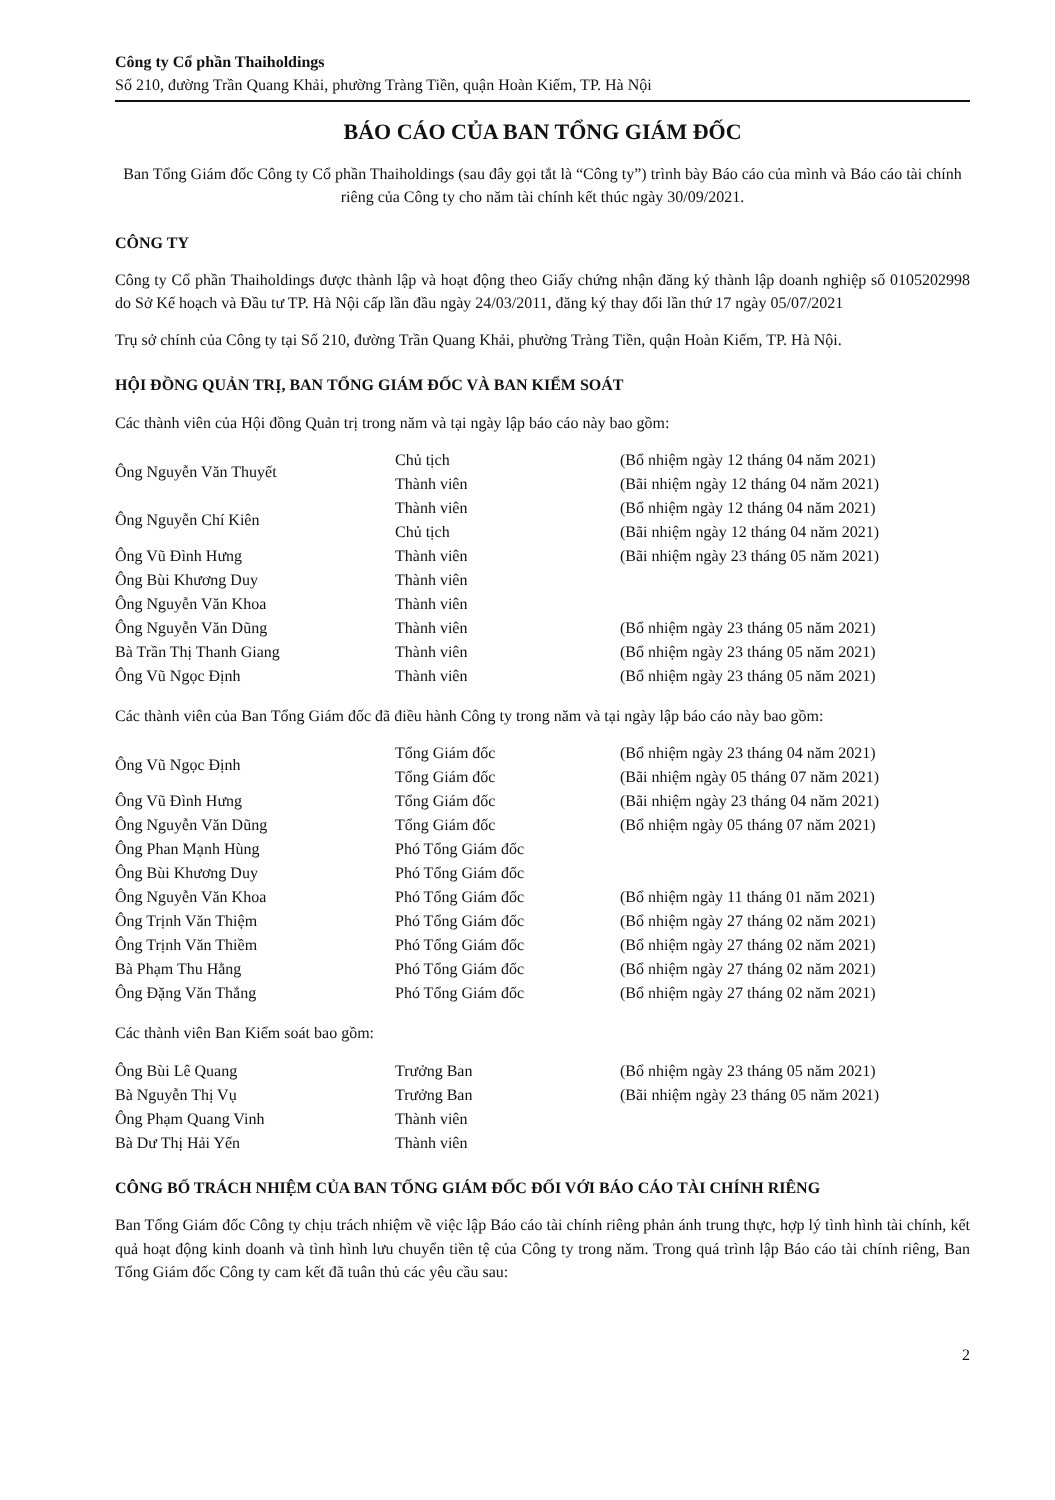Công ty Cổ phần Thaiholdings
Số 210, đường Trần Quang Khải, phường Tràng Tiền, quận Hoàn Kiếm, TP. Hà Nội
BÁO CÁO CỦA BAN TỔNG GIÁM ĐỐC
Ban Tổng Giám đốc Công ty Cổ phần Thaiholdings (sau đây gọi tắt là “Công ty”) trình bày Báo cáo của mình và Báo cáo tài chính riêng của Công ty cho năm tài chính kết thúc ngày 30/09/2021.
CÔNG TY
Công ty Cổ phần Thaiholdings được thành lập và hoạt động theo Giấy chứng nhận đăng ký thành lập doanh nghiệp số 0105202998 do Sở Kế hoạch và Đầu tư TP. Hà Nội cấp lần đầu ngày 24/03/2011, đăng ký thay đổi lần thứ 17 ngày 05/07/2021
Trụ sở chính của Công ty tại Số 210, đường Trần Quang Khải, phường Tràng Tiền, quận Hoàn Kiếm, TP. Hà Nội.
HỘI ĐỒNG QUẢN TRỊ, BAN TỔNG GIÁM ĐỐC VÀ BAN KIỂM SOÁT
Các thành viên của Hội đồng Quản trị trong năm và tại ngày lập báo cáo này bao gồm:
| Ông Nguyễn Văn Thuyết | Chủ tịch | (Bổ nhiệm ngày 12 tháng 04 năm 2021) |
| | Thành viên | (Bãi nhiệm ngày 12 tháng 04 năm 2021) |
| Ông Nguyễn Chí Kiên | Thành viên | (Bổ nhiệm ngày 12 tháng 04 năm 2021) |
| | Chủ tịch | (Bãi nhiệm ngày 12 tháng 04 năm 2021) |
| Ông Vũ Đình Hưng | Thành viên | (Bãi nhiệm ngày 23 tháng 05 năm 2021) |
| Ông Bùi Khương Duy | Thành viên | |
| Ông Nguyễn Văn Khoa | Thành viên | |
| Ông Nguyễn Văn Dũng | Thành viên | (Bổ nhiệm ngày 23 tháng 05 năm 2021) |
| Bà Trần Thị Thanh Giang | Thành viên | (Bổ nhiệm ngày 23 tháng 05 năm 2021) |
| Ông Vũ Ngọc Định | Thành viên | (Bổ nhiệm ngày 23 tháng 05 năm 2021) |
Các thành viên của Ban Tổng Giám đốc đã điều hành Công ty trong năm và tại ngày lập báo cáo này bao gồm:
| Ông Vũ Ngọc Định | Tổng Giám đốc | (Bổ nhiệm ngày 23 tháng 04 năm 2021) |
| | Tổng Giám đốc | (Bãi nhiệm ngày 05 tháng 07 năm 2021) |
| Ông Vũ Đình Hưng | Tổng Giám đốc | (Bãi nhiệm ngày 23 tháng 04 năm 2021) |
| Ông Nguyễn Văn Dũng | Tổng Giám đốc | (Bổ nhiệm ngày 05 tháng 07 năm 2021) |
| Ông Phan Mạnh Hùng | Phó Tổng Giám đốc | |
| Ông Bùi Khương Duy | Phó Tổng Giám đốc | |
| Ông Nguyễn Văn Khoa | Phó Tổng Giám đốc | (Bổ nhiệm ngày 11 tháng 01 năm 2021) |
| Ông Trịnh Văn Thiệm | Phó Tổng Giám đốc | (Bổ nhiệm ngày 27 tháng 02 năm 2021) |
| Ông Trịnh Văn Thiềm | Phó Tổng Giám đốc | (Bổ nhiệm ngày 27 tháng 02 năm 2021) |
| Bà Phạm Thu Hằng | Phó Tổng Giám đốc | (Bổ nhiệm ngày 27 tháng 02 năm 2021) |
| Ông Đặng Văn Thắng | Phó Tổng Giám đốc | (Bổ nhiệm ngày 27 tháng 02 năm 2021) |
Các thành viên Ban Kiểm soát bao gồm:
| Ông Bùi Lê Quang | Trưởng Ban | (Bổ nhiệm ngày 23 tháng 05 năm 2021) |
| Bà Nguyễn Thị Vụ | Trưởng Ban | (Bãi nhiệm ngày 23 tháng 05 năm 2021) |
| Ông Phạm Quang Vinh | Thành viên | |
| Bà Dư Thị Hải Yến | Thành viên | |
CÔNG BỐ TRÁCH NHIỆM CỦA BAN TỔNG GIÁM ĐỐC ĐỐI VỚI BÁO CÁO TÀI CHÍNH RIÊNG
Ban Tổng Giám đốc Công ty chịu trách nhiệm về việc lập Báo cáo tài chính riêng phản ánh trung thực, hợp lý tình hình tài chính, kết quả hoạt động kinh doanh và tình hình lưu chuyển tiền tệ của Công ty trong năm. Trong quá trình lập Báo cáo tài chính riêng, Ban Tổng Giám đốc Công ty cam kết đã tuân thủ các yêu cầu sau:
2